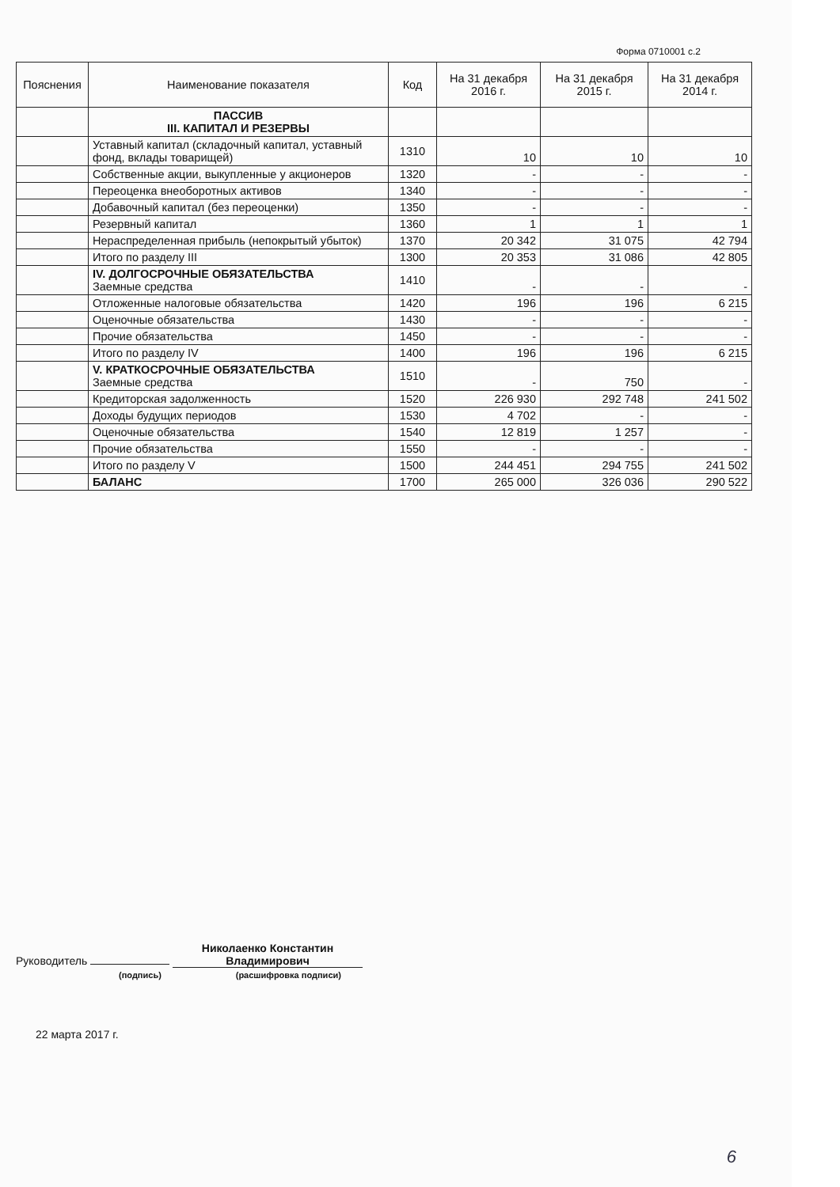Форма 0710001 с.2
| Пояснения | Наименование показателя | Код | На 31 декабря 2016 г. | На 31 декабря 2015 г. | На 31 декабря 2014 г. |
| --- | --- | --- | --- | --- | --- |
| | ПАССИВ III. КАПИТАЛ И РЕЗЕРВЫ | | | | |
| | Уставный капитал (складочный капитал, уставный фонд, вклады товарищей) | 1310 | 10 | 10 | 10 |
| | Собственные акции, выкупленные у акционеров | 1320 | - | - | - |
| | Переоценка внеоборотных активов | 1340 | - | - | - |
| | Добавочный капитал (без переоценки) | 1350 | - | - | - |
| | Резервный капитал | 1360 | 1 | 1 | 1 |
| | Нераспределенная прибыль (непокрытый убыток) | 1370 | 20 342 | 31 075 | 42 794 |
| | Итого по разделу III | 1300 | 20 353 | 31 086 | 42 805 |
| | IV. ДОЛГОСРОЧНЫЕ ОБЯЗАТЕЛЬСТВА Заемные средства | 1410 | - | - | - |
| | Отложенные налоговые обязательства | 1420 | 196 | 196 | 6 215 |
| | Оценочные обязательства | 1430 | - | - | - |
| | Прочие обязательства | 1450 | - | - | - |
| | Итого по разделу IV | 1400 | 196 | 196 | 6 215 |
| | V. КРАТКОСРОЧНЫЕ ОБЯЗАТЕЛЬСТВА Заемные средства | 1510 | - | 750 | - |
| | Кредиторская задолженность | 1520 | 226 930 | 292 748 | 241 502 |
| | Доходы будущих периодов | 1530 | 4 702 | - | - |
| | Оценочные обязательства | 1540 | 12 819 | 1 257 | - |
| | Прочие обязательства | 1550 | - | - | - |
| | Итого по разделу V | 1500 | 244 451 | 294 755 | 241 502 |
| | БАЛАНС | 1700 | 265 000 | 326 036 | 290 522 |
Руководитель Николаенко Константин Владимирович
(подпись) (расшифровка подписи)
22 марта 2017 г.
6